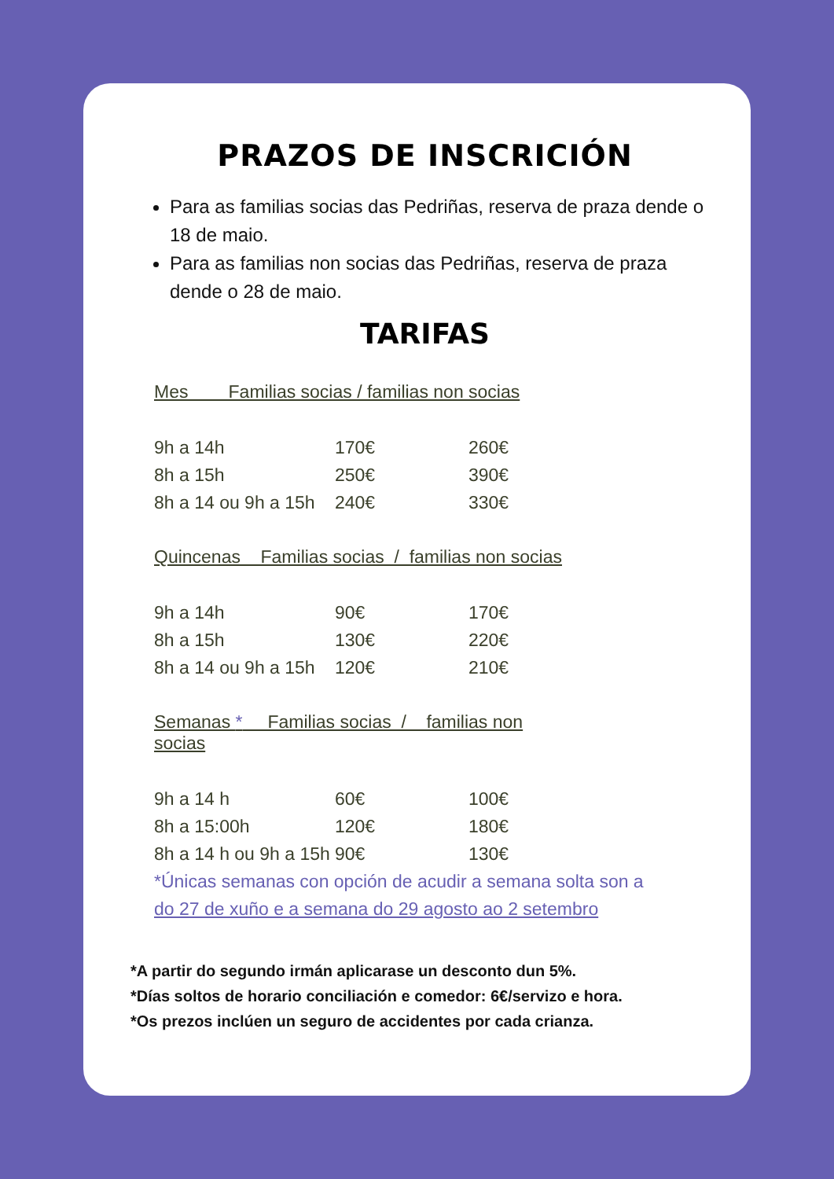PRAZOS DE INSCRICIÓN
Para as familias socias das Pedriñas, reserva de praza dende o 18 de maio.
Para as familias non socias das Pedriñas, reserva de praza dende o 28 de maio.
TARIFAS
| Mes Familias socias / familias non socias | | |
| --- | --- | --- |
| 9h a 14h | 170€ | 260€ |
| 8h a 15h | 250€ | 390€ |
| 8h a 14 ou 9h a 15h | 240€ | 330€ |
| Quincenas Familias socias / familias non socias | | |
| 9h a 14h | 90€ | 170€ |
| 8h a 15h | 130€ | 220€ |
| 8h a 14 ou 9h a 15h | 120€ | 210€ |
| Semanas * Familias socias / familias non socias | | |
| 9h a 14 h | 60€ | 100€ |
| 8h a 15:00h | 120€ | 180€ |
| 8h a 14 h ou 9h a 15h | 90€ | 130€ |
*Únicas semanas con opción de acudir a semana solta son a
do 27 de xuño e a semana do 29 agosto ao 2 setembro
*A partir do segundo irmán aplicarase un desconto dun 5%.
*Días soltos de horario conciliación e comedor: 6€/servizo e hora.
*Os prezos inclúen un seguro de accidentes por cada crianza.